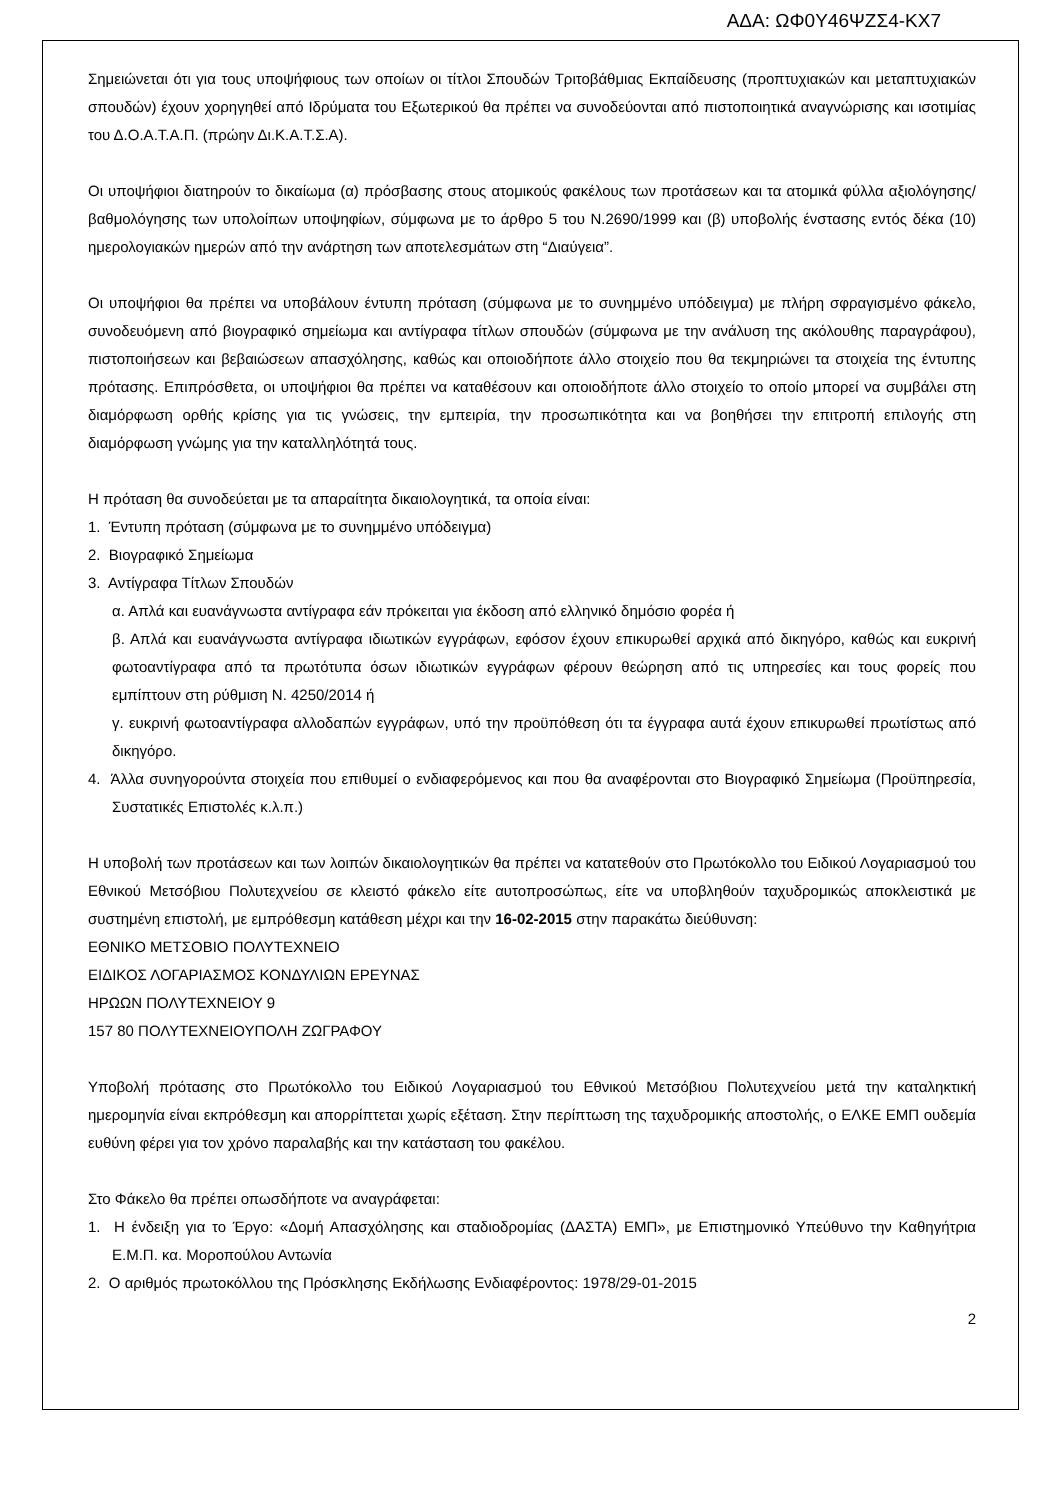ΑΔΑ: ΩΦ0Υ46ΨΖΣ4-ΚΧ7
Σημειώνεται ότι για τους υποψήφιους των οποίων οι τίτλοι Σπουδών Τριτοβάθμιας Εκπαίδευσης (προπτυχιακών και μεταπτυχιακών σπουδών) έχουν χορηγηθεί από Ιδρύματα του Εξωτερικού θα πρέπει να συνοδεύονται από πιστοποιητικά αναγνώρισης και ισοτιμίας του Δ.Ο.Α.Τ.Α.Π. (πρώην Δι.Κ.Α.Τ.Σ.Α).
Οι υποψήφιοι διατηρούν το δικαίωμα (α) πρόσβασης στους ατομικούς φακέλους των προτάσεων και τα ατομικά φύλλα αξιολόγησης/βαθμολόγησης των υπολοίπων υποψηφίων, σύμφωνα με το άρθρο 5 του Ν.2690/1999 και (β) υποβολής ένστασης εντός δέκα (10) ημερολογιακών ημερών από την ανάρτηση των αποτελεσμάτων στη “Διαύγεια”.
Οι υποψήφιοι θα πρέπει να υποβάλουν έντυπη πρόταση (σύμφωνα με το συνημμένο υπόδειγμα) με πλήρη σφραγισμένο φάκελο, συνοδευόμενη από βιογραφικό σημείωμα και αντίγραφα τίτλων σπουδών (σύμφωνα με την ανάλυση της ακόλουθης παραγράφου), πιστοποιήσεων και βεβαιώσεων απασχόλησης, καθώς και οποιοδήποτε άλλο στοιχείο που θα τεκμηριώνει τα στοιχεία της έντυπης πρότασης. Επιπρόσθετα, οι υποψήφιοι θα πρέπει να καταθέσουν και οποιοδήποτε άλλο στοιχείο το οποίο μπορεί να συμβάλει στη διαμόρφωση ορθής κρίσης για τις γνώσεις, την εμπειρία, την προσωπικότητα και να βοηθήσει την επιτροπή επιλογής στη διαμόρφωση γνώμης για την καταλληλότητά τους.
Η πρόταση θα συνοδεύεται με τα απαραίτητα δικαιολογητικά, τα οποία είναι:
1. Έντυπη πρόταση (σύμφωνα με το συνημμένο υπόδειγμα)
2. Βιογραφικό Σημείωμα
3. Αντίγραφα Τίτλων Σπουδών
α. Απλά και ευανάγνωστα αντίγραφα εάν πρόκειται για έκδοση από ελληνικό δημόσιο φορέα ή
β. Απλά και ευανάγνωστα αντίγραφα ιδιωτικών εγγράφων, εφόσον έχουν επικυρωθεί αρχικά από δικηγόρο, καθώς και ευκρινή φωτοαντίγραφα από τα πρωτότυπα όσων ιδιωτικών εγγράφων φέρουν θεώρηση από τις υπηρεσίες και τους φορείς που εμπίπτουν στη ρύθμιση Ν. 4250/2014 ή
γ. ευκρινή φωτοαντίγραφα αλλοδαπών εγγράφων, υπό την προϋπόθεση ότι τα έγγραφα αυτά έχουν επικυρωθεί πρωτίστως από δικηγόρο.
4. Άλλα συνηγορούντα στοιχεία που επιθυμεί ο ενδιαφερόμενος και που θα αναφέρονται στο Βιογραφικό Σημείωμα (Προϋπηρεσία, Συστατικές Επιστολές κ.λ.π.)
Η υποβολή των προτάσεων και των λοιπών δικαιολογητικών θα πρέπει να κατατεθούν στο Πρωτόκολλο του Ειδικού Λογαριασμού του Εθνικού Μετσόβιου Πολυτεχνείου σε κλειστό φάκελο είτε αυτοπροσώπως, είτε να υποβληθούν ταχυδρομικώς αποκλειστικά με συστημένη επιστολή, με εμπρόθεσμη κατάθεση μέχρι και την 16-02-2015 στην παρακάτω διεύθυνση:
ΕΘΝΙΚΟ ΜΕΤΣΟΒΙΟ ΠΟΛΥΤΕΧΝΕΙΟ
ΕΙΔΙΚΟΣ ΛΟΓΑΡΙΑΣΜΟΣ ΚΟΝΔΥΛΙΩΝ ΕΡΕΥΝΑΣ
ΗΡΩΩΝ ΠΟΛΥΤΕΧΝΕΙΟΥ 9
157 80 ΠΟΛΥΤΕΧΝΕΙΟΥΠΟΛΗ ΖΩΓΡΑΦΟΥ
Υποβολή πρότασης στο Πρωτόκολλο του Ειδικού Λογαριασμού του Εθνικού Μετσόβιου Πολυτεχνείου μετά την καταληκτική ημερομηνία είναι εκπρόθεσμη και απορρίπτεται χωρίς εξέταση. Στην περίπτωση της ταχυδρομικής αποστολής, ο ΕΛΚΕ ΕΜΠ ουδεμία ευθύνη φέρει για τον χρόνο παραλαβής και την κατάσταση του φακέλου.
Στο Φάκελο θα πρέπει οπωσδήποτε να αναγράφεται:
1. Η ένδειξη για το Έργο: «Δομή Απασχόλησης και σταδιοδρομίας (ΔΑΣΤΑ) ΕΜΠ», με Επιστημονικό Υπεύθυνο την Καθηγήτρια Ε.Μ.Π. κα. Μοροπούλου Αντωνία
2. Ο αριθμός πρωτοκόλλου της Πρόσκλησης Εκδήλωσης Ενδιαφέροντος: 1978/29-01-2015
2